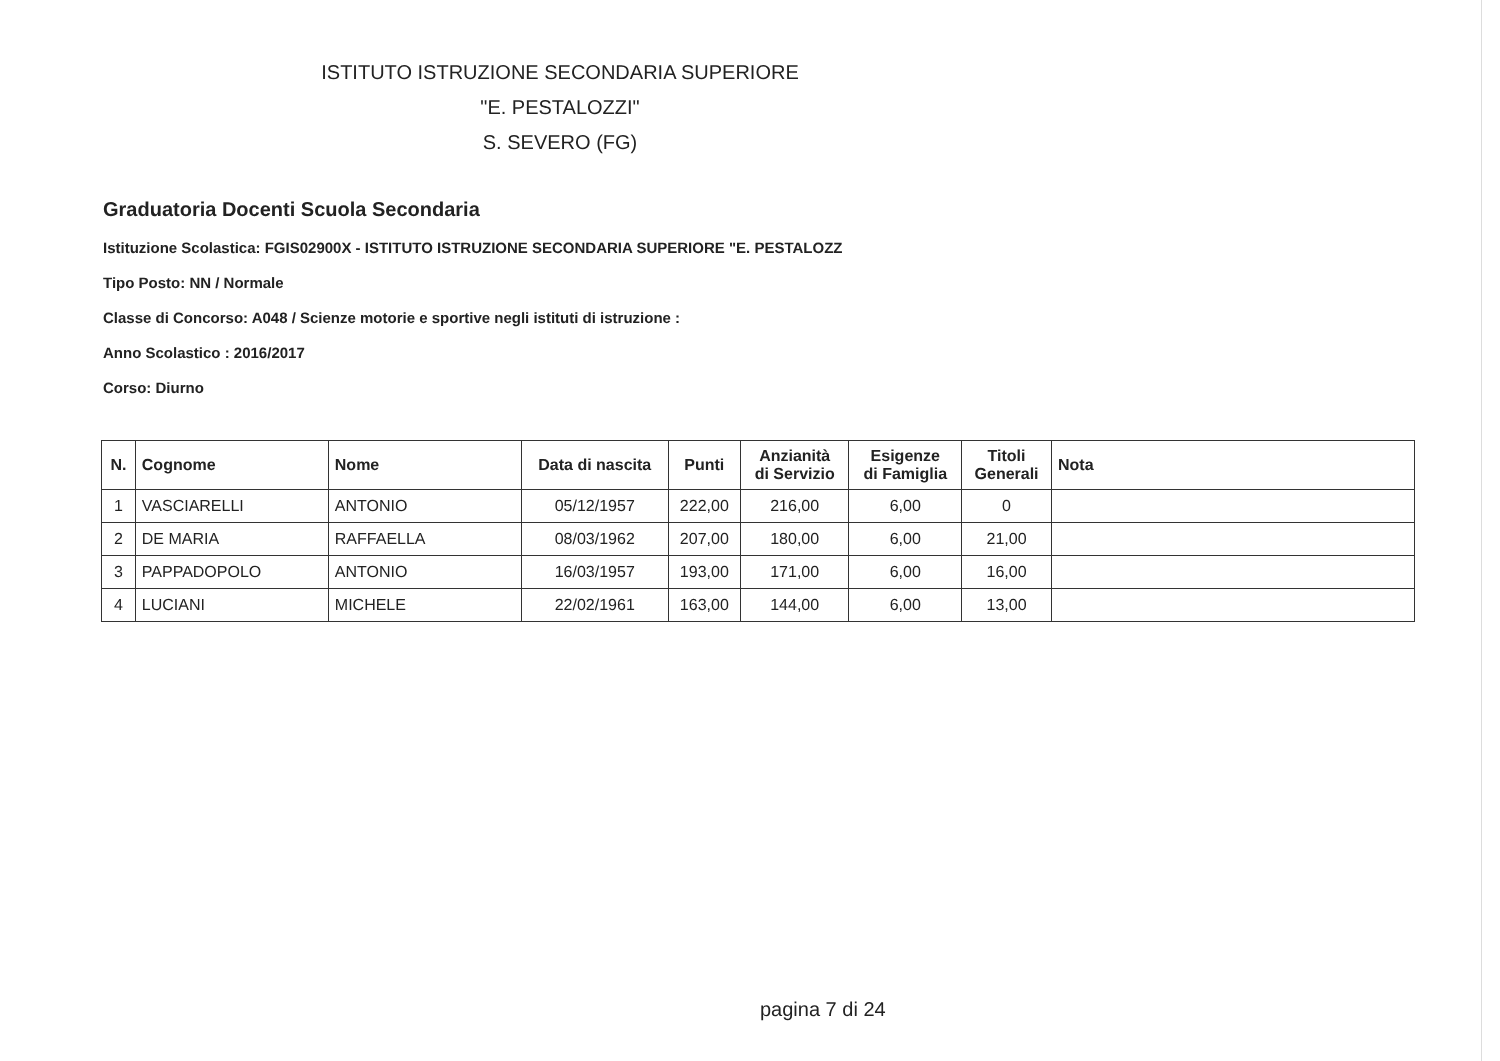ISTITUTO ISTRUZIONE SECONDARIA SUPERIORE
"E. PESTALOZZI"
S. SEVERO (FG)
Graduatoria Docenti Scuola Secondaria
Istituzione Scolastica: FGIS02900X - ISTITUTO ISTRUZIONE SECONDARIA SUPERIORE "E. PESTALOZZ
Tipo Posto: NN / Normale
Classe di Concorso: A048 / Scienze motorie e sportive negli istituti di istruzione :
Anno Scolastico : 2016/2017
Corso: Diurno
| N. | Cognome | Nome | Data di nascita | Punti | Anzianità di Servizio | Esigenze di Famiglia | Titoli Generali | Nota |
| --- | --- | --- | --- | --- | --- | --- | --- | --- |
| 1 | VASCIARELLI | ANTONIO | 05/12/1957 | 222,00 | 216,00 | 6,00 | 0 | |
| 2 | DE MARIA | RAFFAELLA | 08/03/1962 | 207,00 | 180,00 | 6,00 | 21,00 | |
| 3 | PAPPADOPOLO | ANTONIO | 16/03/1957 | 193,00 | 171,00 | 6,00 | 16,00 | |
| 4 | LUCIANI | MICHELE | 22/02/1961 | 163,00 | 144,00 | 6,00 | 13,00 | |
pagina 7 di 24